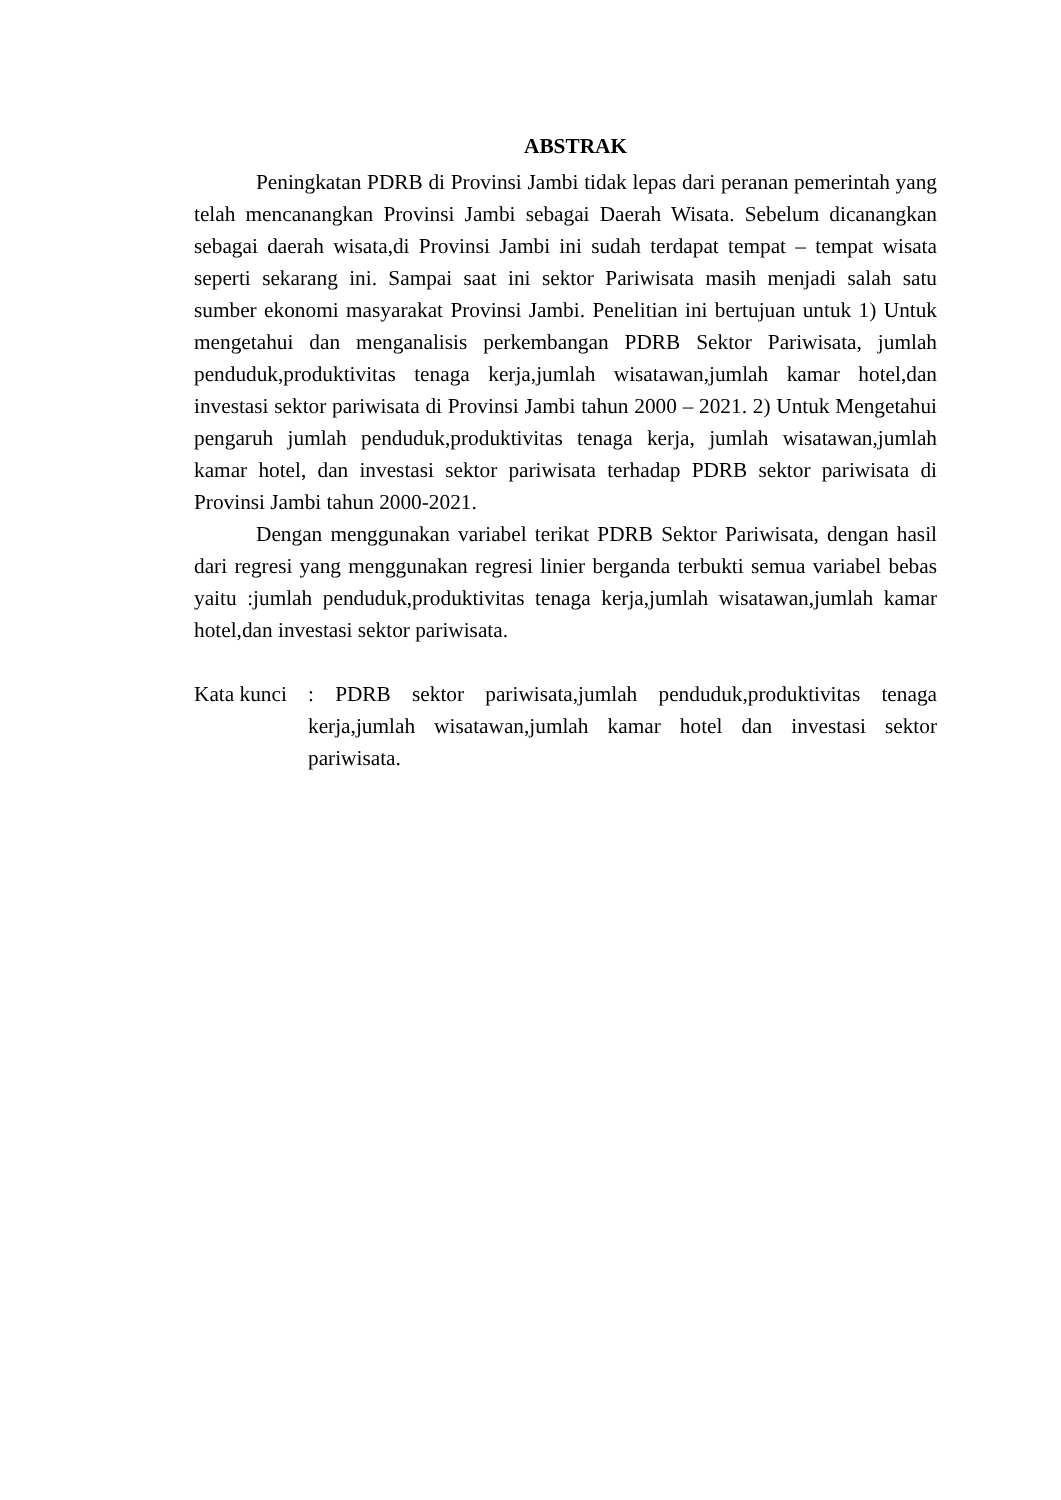ABSTRAK
Peningkatan PDRB di Provinsi Jambi tidak lepas dari peranan pemerintah yang telah mencanangkan Provinsi Jambi sebagai Daerah Wisata. Sebelum dicanangkan sebagai daerah wisata,di Provinsi Jambi ini sudah terdapat tempat – tempat wisata seperti sekarang ini. Sampai saat ini sektor Pariwisata masih menjadi salah satu sumber ekonomi masyarakat Provinsi Jambi. Penelitian ini bertujuan untuk 1) Untuk mengetahui dan menganalisis perkembangan PDRB Sektor Pariwisata, jumlah penduduk,produktivitas tenaga kerja,jumlah wisatawan,jumlah kamar hotel,dan investasi sektor pariwisata di Provinsi Jambi tahun 2000 – 2021. 2) Untuk Mengetahui pengaruh jumlah penduduk,produktivitas tenaga kerja, jumlah wisatawan,jumlah kamar hotel, dan investasi sektor pariwisata terhadap PDRB sektor pariwisata di Provinsi Jambi tahun 2000-2021.
Dengan menggunakan variabel terikat PDRB Sektor Pariwisata, dengan hasil dari regresi yang menggunakan regresi linier berganda terbukti semua variabel bebas yaitu :jumlah penduduk,produktivitas tenaga kerja,jumlah wisatawan,jumlah kamar hotel,dan investasi sektor pariwisata.
Kata kunci
: PDRB sektor pariwisata,jumlah penduduk,produktivitas tenaga kerja,jumlah wisatawan,jumlah kamar hotel dan investasi sektor pariwisata.